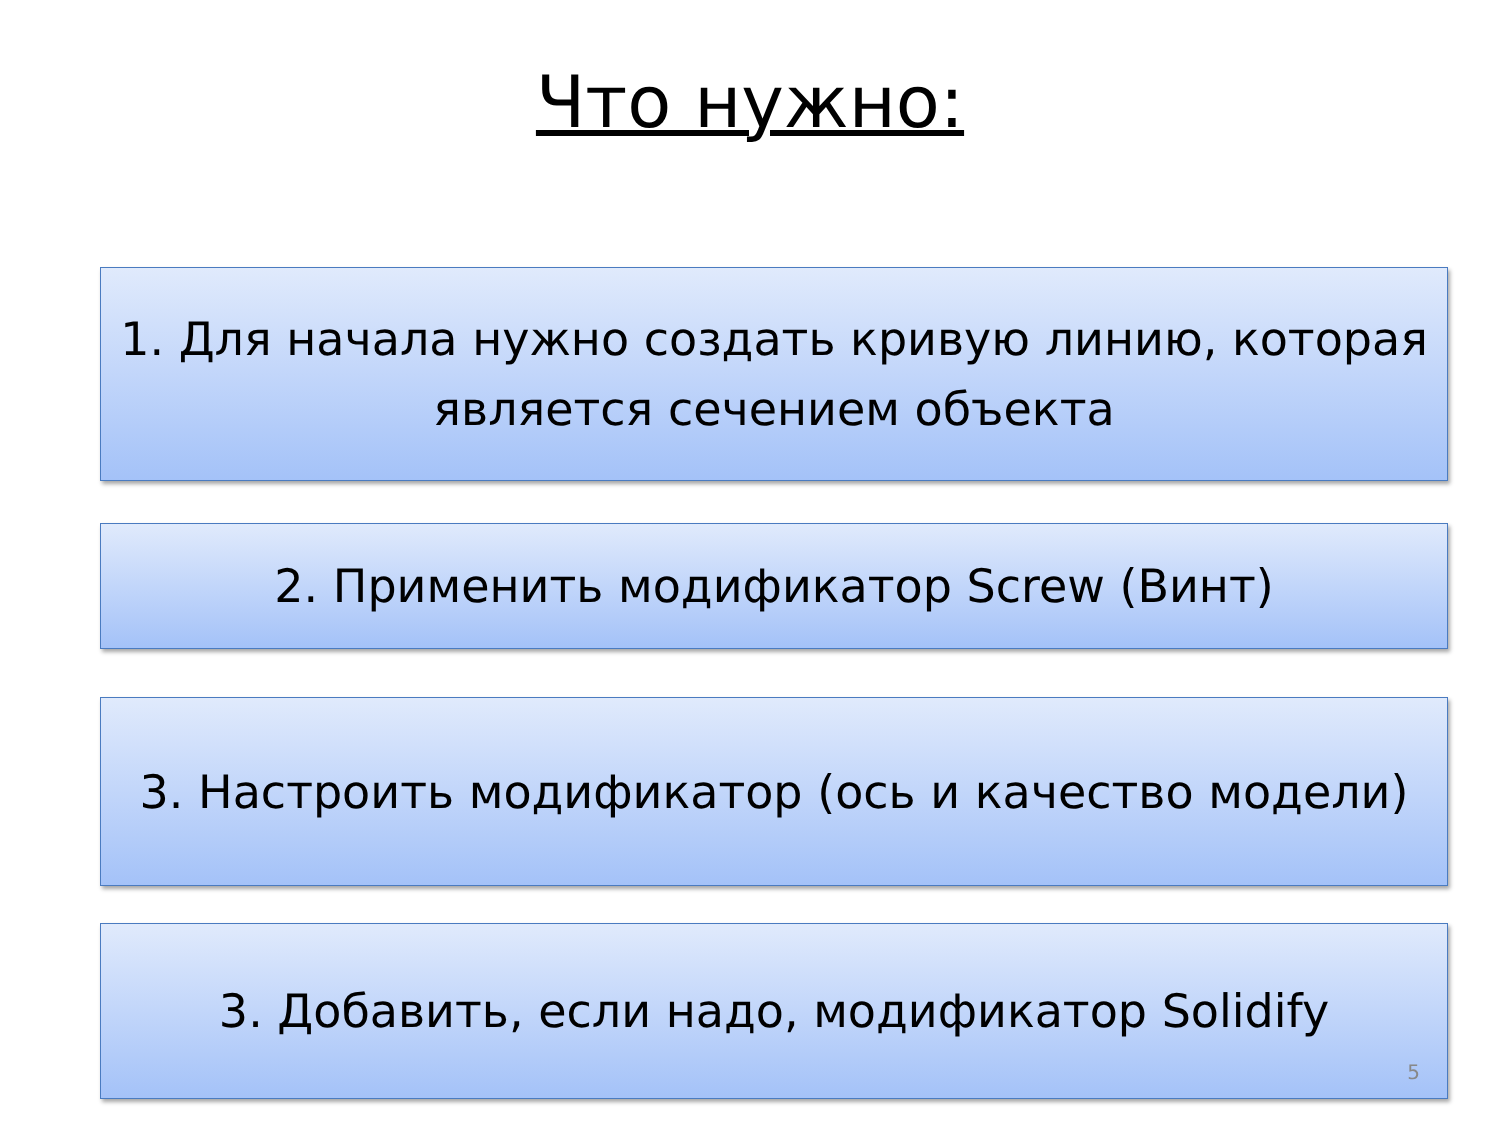Что нужно:
1. Для начала нужно создать кривую линию, которая является сечением объекта
2. Применить модификатор Screw (Винт)
3. Настроить модификатор (ось и качество модели)
3. Добавить, если надо, модификатор Solidify
5